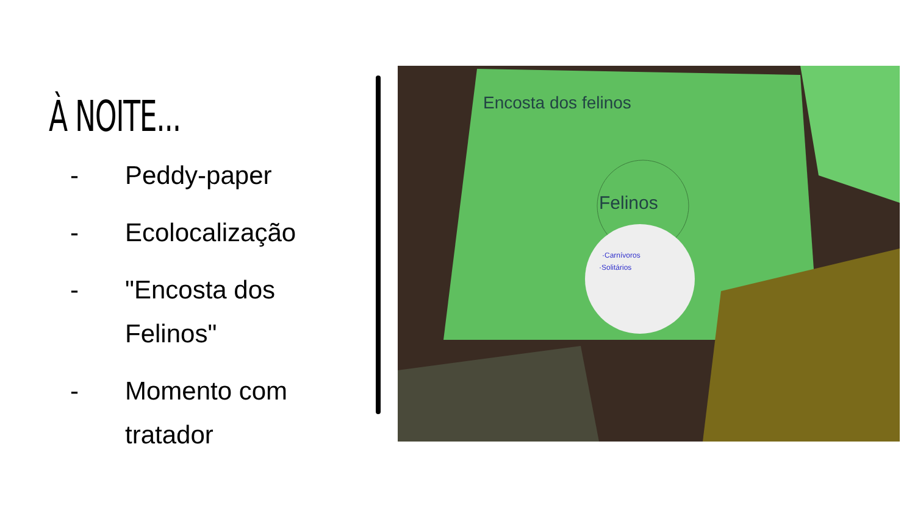À NOITE...
- Peddy-paper
- Ecolocalização
- "Encosta dos Felinos"
- Momento com tratador
Felinos
·Carnívoros
·Solitários
Encosta dos felinos